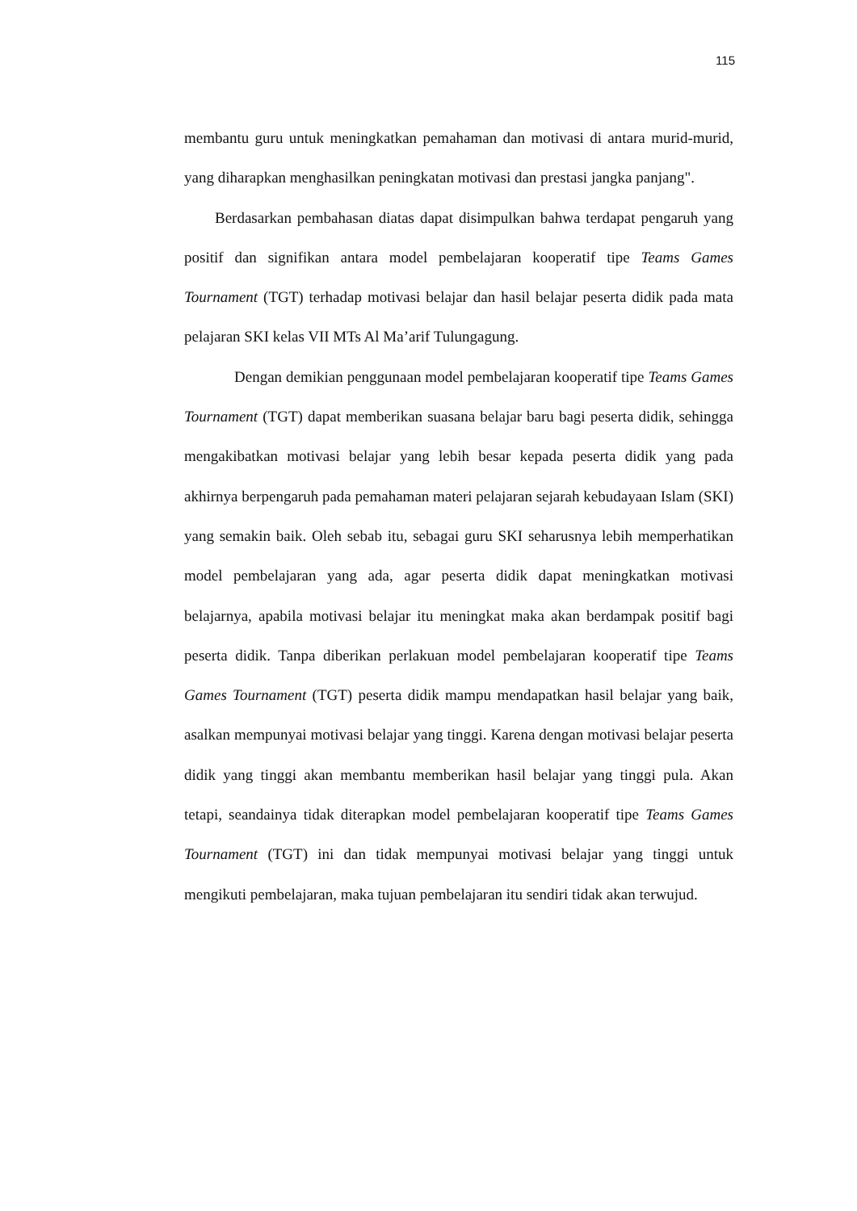115
membantu guru untuk meningkatkan pemahaman dan motivasi di antara murid-murid, yang diharapkan menghasilkan peningkatan motivasi dan prestasi jangka panjang".
Berdasarkan pembahasan diatas dapat disimpulkan bahwa terdapat pengaruh yang positif dan signifikan antara model pembelajaran kooperatif tipe Teams Games Tournament (TGT) terhadap motivasi belajar dan hasil belajar peserta didik pada mata pelajaran SKI kelas VII MTs Al Ma’arif Tulungagung.
Dengan demikian penggunaan model pembelajaran kooperatif tipe Teams Games Tournament (TGT) dapat memberikan suasana belajar baru bagi peserta didik, sehingga mengakibatkan motivasi belajar yang lebih besar kepada peserta didik yang pada akhirnya berpengaruh pada pemahaman materi pelajaran sejarah kebudayaan Islam (SKI) yang semakin baik. Oleh sebab itu, sebagai guru SKI seharusnya lebih memperhatikan model pembelajaran yang ada, agar peserta didik dapat meningkatkan motivasi belajarnya, apabila motivasi belajar itu meningkat maka akan berdampak positif bagi peserta didik. Tanpa diberikan perlakuan model pembelajaran kooperatif tipe Teams Games Tournament (TGT) peserta didik mampu mendapatkan hasil belajar yang baik, asalkan mempunyai motivasi belajar yang tinggi. Karena dengan motivasi belajar peserta didik yang tinggi akan membantu memberikan hasil belajar yang tinggi pula. Akan tetapi, seandainya tidak diterapkan model pembelajaran kooperatif tipe Teams Games Tournament (TGT) ini dan tidak mempunyai motivasi belajar yang tinggi untuk mengikuti pembelajaran, maka tujuan pembelajaran itu sendiri tidak akan terwujud.